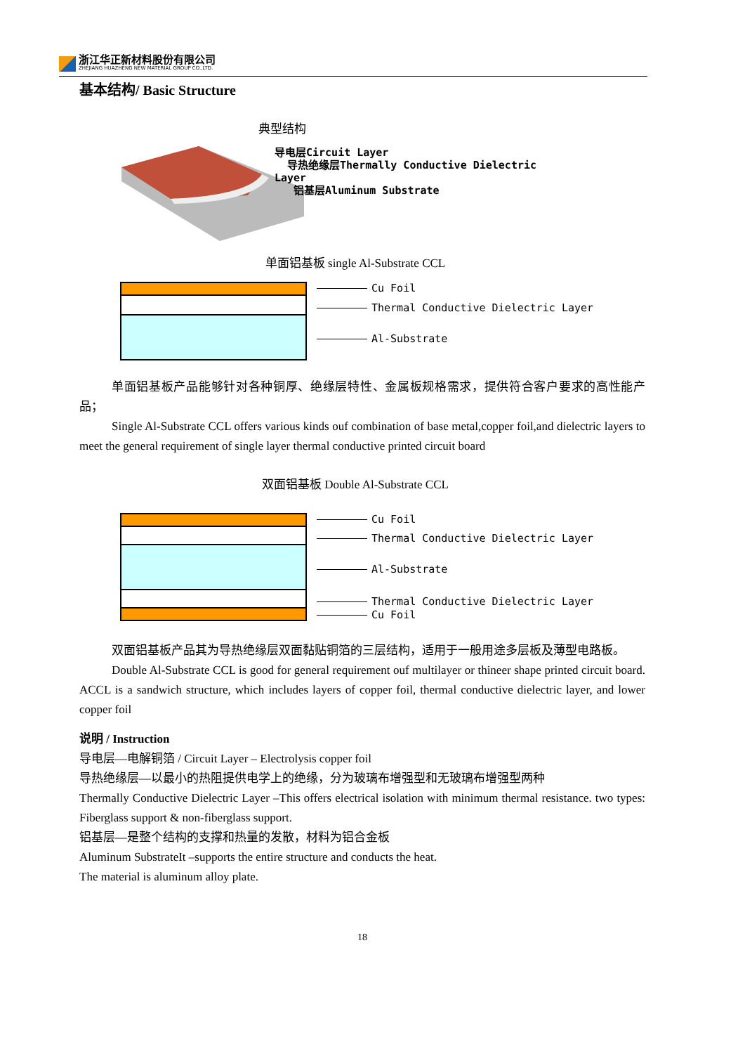浙江华正新材料股份有限公司
ZHEJIANG HUAZHENG NEW MATERIAL GROUP CO.,LTD.
基本结构/ Basic Structure
典型结构
导电层Circuit Layer
导热绝缘层Thermally Conductive Dielectric
Layer
铝基层Aluminum Substrate
单面铝基板 single Al-Substrate CCL
Cu Foil
Thermal Conductive Dielectric Layer
Al-Substrate
单面铝基板产品能够针对各种铜厚、绝缘层特性、金属板规格需求，提供符合客户要求的高性能产品；
Single Al-Substrate CCL offers various kinds ouf combination of base metal,copper foil,and dielectric layers to meet the general requirement of single layer thermal conductive printed circuit board
双面铝基板 Double Al-Substrate CCL
Cu Foil
Thermal Conductive Dielectric Layer
Al-Substrate
Thermal Conductive Dielectric Layer
Cu Foil
双面铝基板产品其为导热绝缘层双面黏贴铜箔的三层结构，适用于一般用途多层板及薄型电路板。
Double Al-Substrate CCL is good for general requirement ouf multilayer or thineer shape printed circuit board. ACCL is a sandwich structure, which includes layers of copper foil, thermal conductive dielectric layer, and lower copper foil
说明 / Instruction
导电层—电解铜箔 / Circuit Layer – Electrolysis copper foil
导热绝缘层—以最小的热阻提供电学上的绝缘，分为玻璃布增强型和无玻璃布增强型两种
Thermally Conductive Dielectric Layer –This offers electrical isolation with minimum thermal resistance. two types: Fiberglass support & non-fiberglass support.
铝基层—是整个结构的支撑和热量的发散，材料为铝合金板
Aluminum SubstrateIt –supports the entire structure and conducts the heat.
The material is aluminum alloy plate.
18